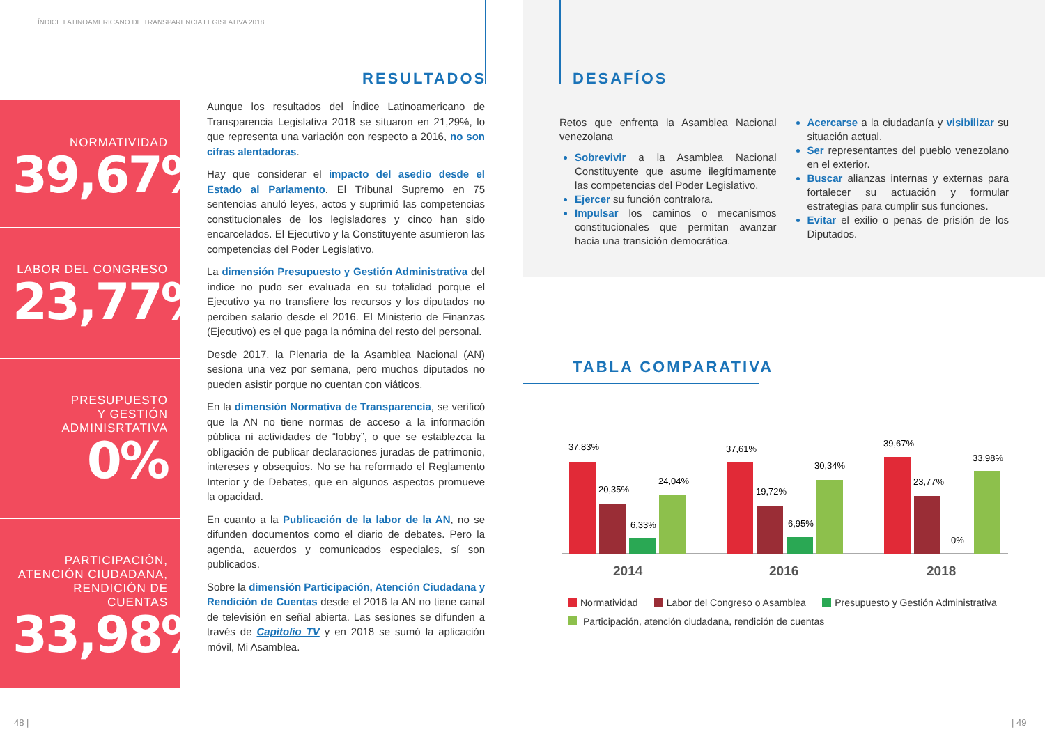ÍNDICE LATINOAMERICANO DE TRANSPARENCIA LEGISLATIVA 2018
RESULTADOS
NORMATIVIDAD
39,67%
LABOR DEL CONGRESO
23,77%
PRESUPUESTO
Y GESTIÓN
ADMINISRTATIVA
0%
PARTICIPACIÓN,
ATENCIÓN CIUDADANA,
RENDICIÓN DE CUENTAS
33,98%
Aunque los resultados del Índice Latinoamericano de Transparencia Legislativa 2018 se situaron en 21,29%, lo que representa una variación con respecto a 2016, no son cifras alentadoras.
Hay que considerar el impacto del asedio desde el Estado al Parlamento. El Tribunal Supremo en 75 sentencias anuló leyes, actos y suprimió las competencias constitucionales de los legisladores y cinco han sido encarcelados. El Ejecutivo y la Constituyente asumieron las competencias del Poder Legislativo.
La dimensión Presupuesto y Gestión Administrativa del índice no pudo ser evaluada en su totalidad porque el Ejecutivo ya no transfiere los recursos y los diputados no perciben salario desde el 2016. El Ministerio de Finanzas (Ejecutivo) es el que paga la nómina del resto del personal.
Desde 2017, la Plenaria de la Asamblea Nacional (AN) sesiona una vez por semana, pero muchos diputados no pueden asistir porque no cuentan con viáticos.
En la dimensión Normativa de Transparencia, se verificó que la AN no tiene normas de acceso a la información pública ni actividades de “lobby”, o que se establezca la obligación de publicar declaraciones juradas de patrimonio, intereses y obsequios. No se ha reformado el Reglamento Interior y de Debates, que en algunos aspectos promueve la opacidad.
En cuanto a la Publicación de la labor de la AN, no se difunden documentos como el diario de debates. Pero la agenda, acuerdos y comunicados especiales, sí son publicados.
Sobre la dimensión Participación, Atención Ciudadana y Rendición de Cuentas desde el 2016 la AN no tiene canal de televisión en señal abierta. Las sesiones se difunden a través de Capitolio TV y en 2018 se sumó la aplicación móvil, Mi Asamblea.
DESAFÍOS
Retos que enfrenta la Asamblea Nacional venezolana
Sobrevivir a la Asamblea Nacional Constituyente que asume ilegítimamente las competencias del Poder Legislativo.
Ejercer su función contralora.
Impulsar los caminos o mecanismos constitucionales que permitan avanzar hacia una transición democrática.
Acercarse a la ciudadanía y visibilizar su situación actual.
Ser representantes del pueblo venezolano en el exterior.
Buscar alianzas internas y externas para fortalecer su actuación y formular estrategias para cumplir sus funciones.
Evitar el exilio o penas de prisión de los Diputados.
TABLA COMPARATIVA
37,83%
20,35%
6,33%
24,04%
37,61%
19,72%
6,95%
30,34%
39,67%
23,77%
0%
33,98%
2014
2016
2018
Normatividad Labor del Congreso o Asamblea Presupuesto y Gestión Administrativa
Participación, atención ciudadana, rendición de cuentas
48 | | 49